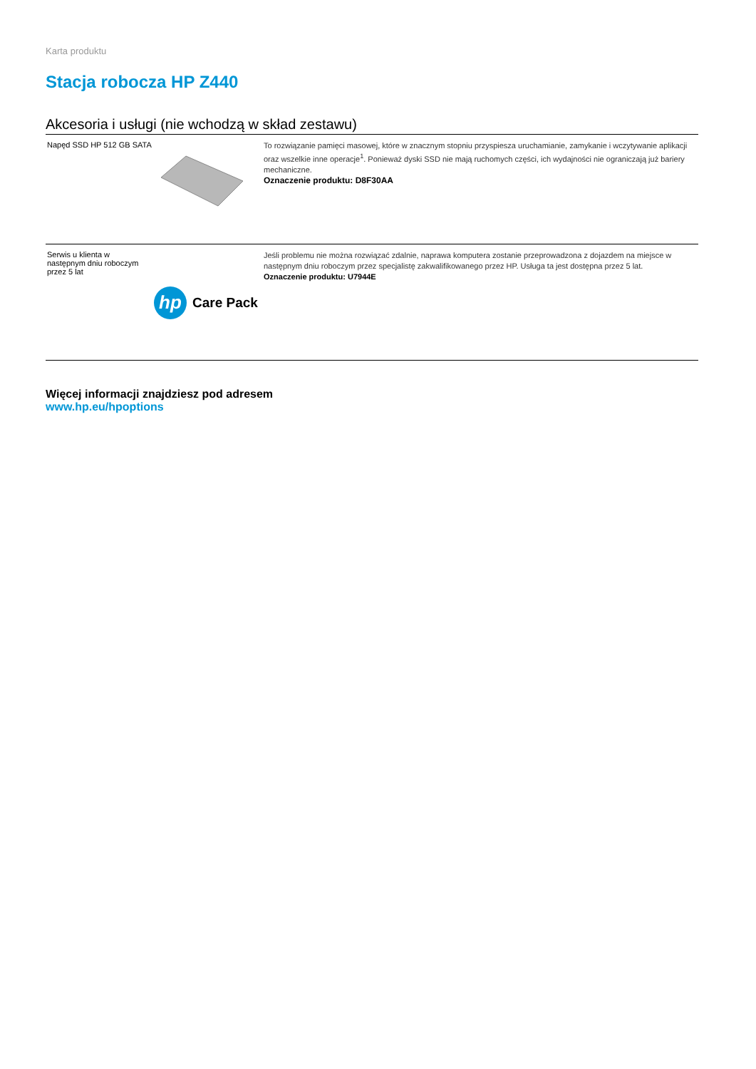Karta produktu
Stacja robocza HP Z440
Akcesoria i usługi (nie wchodzą w skład zestawu)
| Napęd SSD HP 512 GB SATA | To rozwiązanie pamięci masowej, które w znacznym stopniu przyspiesza uruchamianie, zamykanie i wczytywanie aplikacji oraz wszelkie inne operacje<sup>1</sup>. Ponieważ dyski SSD nie mają ruchomych części, ich wydajności nie ograniczają już bariery mechaniczne. Oznaczenie produktu: D8F30AA |
| Serwis u klienta w następnym dniu roboczym przez 5 lat hp Care Pack | Jeśli problemu nie można rozwiązać zdalnie, naprawa komputera zostanie przeprowadzona z dojazdem na miejsce w następnym dniu roboczym przez specjalistę zakwalifikowanego przez HP. Usługa ta jest dostępna przez 5 lat. Oznaczenie produktu: U7944E |
Więcej informacji znajdziesz pod adresem
www.hp.eu/hpoptions